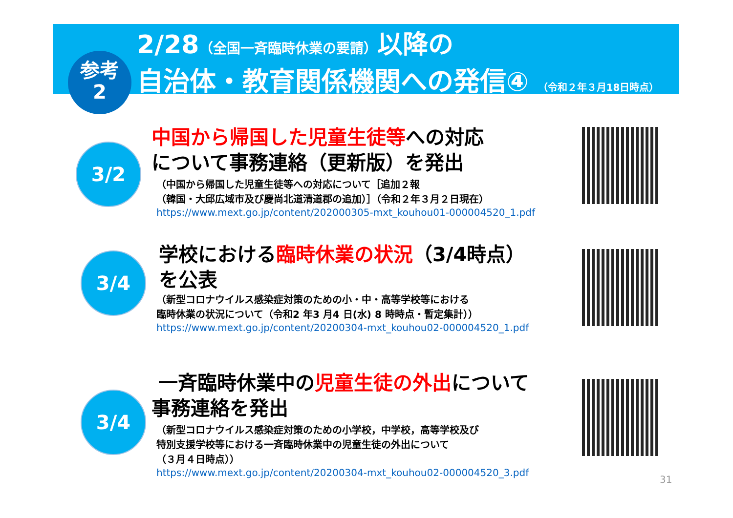参考
2
2/28（全国一斉臨時休業の要請）以降の
自治体・教育関係機関への発信④ （令和２年３月18日時点）
3/2
中国から帰国した児童生徒等への対応
について事務連絡（更新版）を発出
（中国から帰国した児童生徒等への対応について［追加２報
（韓国・大邱広域市及び慶尚北道清道郡の追加）］（令和２年３月２日現在）
https://www.mext.go.jp/content/202000305-mxt_kouhou01-000004520_1.pdf
3/4
学校における臨時休業の状況（3/4時点）
を公表
（新型コロナウイルス感染症対策のための小・中・高等学校等における
臨時休業の状況について（令和2 年3 月4 日(水) 8 時時点・暫定集計））
https://www.mext.go.jp/content/20200304-mxt_kouhou02-000004520_1.pdf
3/4
一斉臨時休業中の児童生徒の外出について
事務連絡を発出
（新型コロナウイルス感染症対策のための小学校，中学校，高等学校及び
特別支援学校等における一斉臨時休業中の児童生徒の外出について
（３月４日時点））
https://www.mext.go.jp/content/20200304-mxt_kouhou02-000004520_3.pdf
31